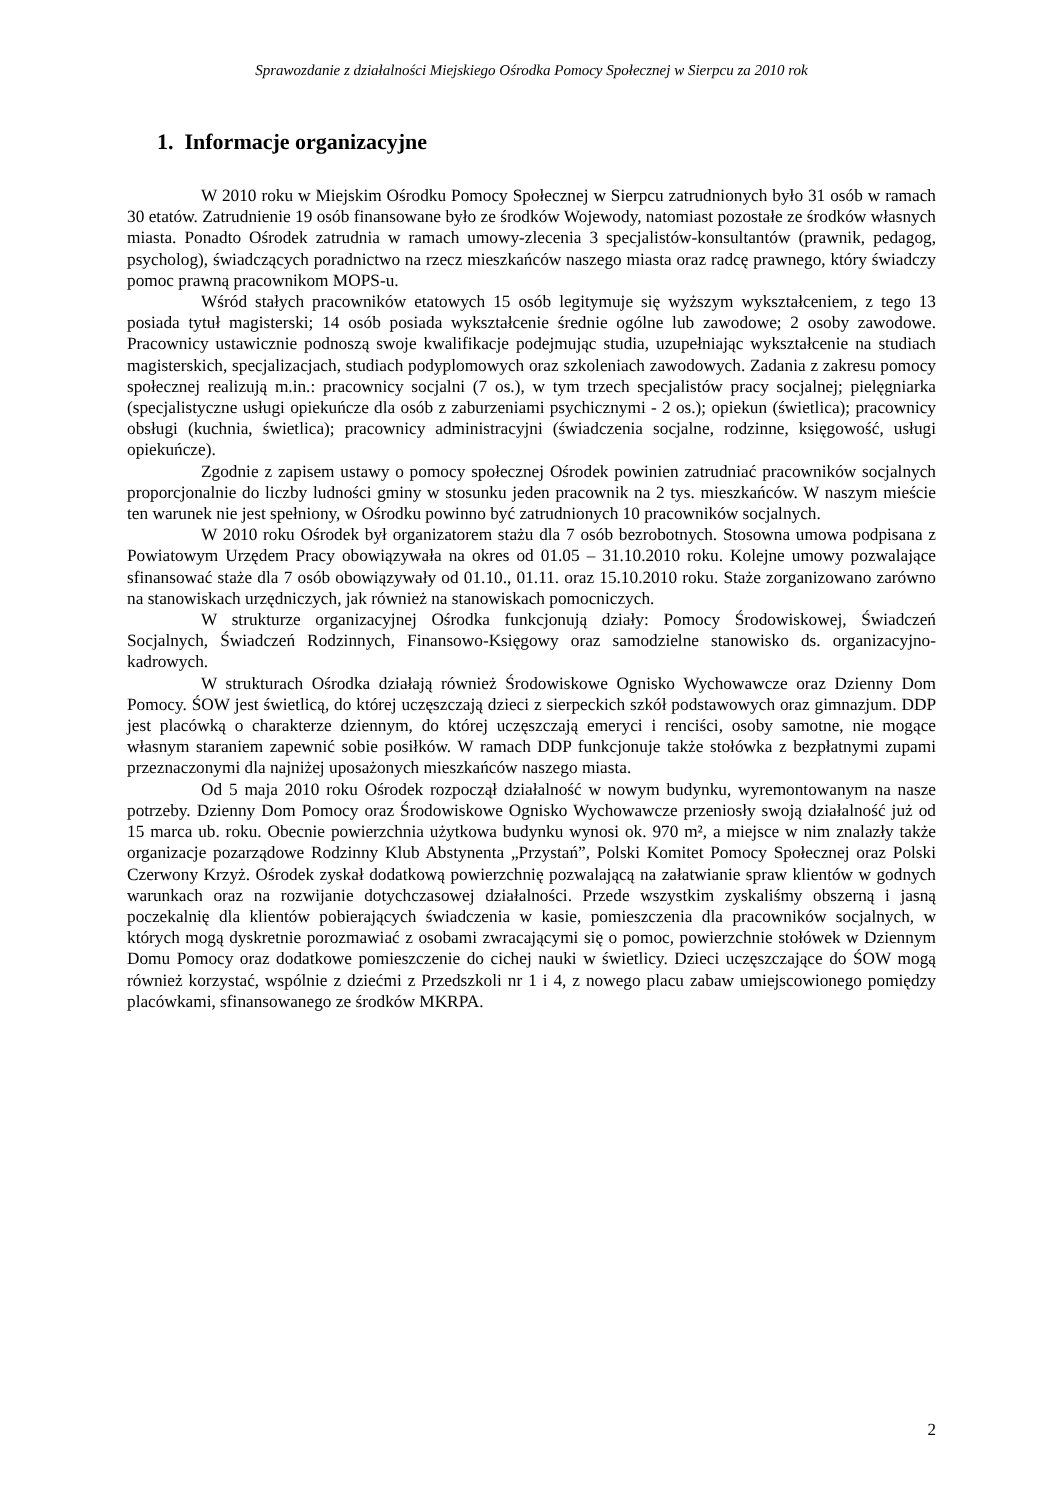Sprawozdanie z działalności Miejskiego Ośrodka Pomocy Społecznej w Sierpcu za 2010 rok
1. Informacje organizacyjne
W 2010 roku w Miejskim Ośrodku Pomocy Społecznej w Sierpcu zatrudnionych było 31 osób w ramach 30 etatów. Zatrudnienie 19 osób finansowane było ze środków Wojewody, natomiast pozostałe ze środków własnych miasta. Ponadto Ośrodek zatrudnia w ramach umowy-zlecenia 3 specjalistów-konsultantów (prawnik, pedagog, psycholog), świadczących poradnictwo na rzecz mieszkańców naszego miasta oraz radcę prawnego, który świadczy pomoc prawną pracownikom MOPS-u.
Wśród stałych pracowników etatowych 15 osób legitymuje się wyższym wykształceniem, z tego 13 posiada tytuł magisterski; 14 osób posiada wykształcenie średnie ogólne lub zawodowe; 2 osoby zawodowe. Pracownicy ustawicznie podnoszą swoje kwalifikacje podejmując studia, uzupełniając wykształcenie na studiach magisterskich, specjalizacjach, studiach podyplomowych oraz szkoleniach zawodowych. Zadania z zakresu pomocy społecznej realizują m.in.: pracownicy socjalni (7 os.), w tym trzech specjalistów pracy socjalnej; pielęgniarka (specjalistyczne usługi opiekuńcze dla osób z zaburzeniami psychicznymi - 2 os.); opiekun (świetlica); pracownicy obsługi (kuchnia, świetlica); pracownicy administracyjni (świadczenia socjalne, rodzinne, księgowość, usługi opiekuńcze).
Zgodnie z zapisem ustawy o pomocy społecznej Ośrodek powinien zatrudniać pracowników socjalnych proporcjonalnie do liczby ludności gminy w stosunku jeden pracownik na 2 tys. mieszkańców. W naszym mieście ten warunek nie jest spełniony, w Ośrodku powinno być zatrudnionych 10 pracowników socjalnych.
W 2010 roku Ośrodek był organizatorem stażu dla 7 osób bezrobotnych. Stosowna umowa podpisana z Powiatowym Urzędem Pracy obowiązywała na okres od 01.05 – 31.10.2010 roku. Kolejne umowy pozwalające sfinansować staże dla 7 osób obowiązywały od 01.10., 01.11. oraz 15.10.2010 roku. Staże zorganizowano zarówno na stanowiskach urzędniczych, jak również na stanowiskach pomocniczych.
W strukturze organizacyjnej Ośrodka funkcjonują działy: Pomocy Środowiskowej, Świadczeń Socjalnych, Świadczeń Rodzinnych, Finansowo-Księgowy oraz samodzielne stanowisko ds. organizacyjno-kadrowych.
W strukturach Ośrodka działają również Środowiskowe Ognisko Wychowawcze oraz Dzienny Dom Pomocy. ŚOW jest świetlicą, do której uczęszczają dzieci z sierpeckich szkół podstawowych oraz gimnazjum. DDP jest placówką o charakterze dziennym, do której uczęszczają emeryci i renciści, osoby samotne, nie mogące własnym staraniem zapewnić sobie posiłków. W ramach DDP funkcjonuje także stołówka z bezpłatnymi zupami przeznaczonymi dla najniżej uposażonych mieszkańców naszego miasta.
Od 5 maja 2010 roku Ośrodek rozpoczął działalność w nowym budynku, wyremontowanym na nasze potrzeby. Dzienny Dom Pomocy oraz Środowiskowe Ognisko Wychowawcze przeniosły swoją działalność już od 15 marca ub. roku. Obecnie powierzchnia użytkowa budynku wynosi ok. 970 m², a miejsce w nim znalazły także organizacje pozarządowe Rodzinny Klub Abstynenta „Przystań”, Polski Komitet Pomocy Społecznej oraz Polski Czerwony Krzyż. Ośrodek zyskał dodatkową powierzchnię pozwalającą na załatwianie spraw klientów w godnych warunkach oraz na rozwijanie dotychczasowej działalności. Przede wszystkim zyskaliśmy obszerną i jasną poczekalnię dla klientów pobierających świadczenia w kasie, pomieszczenia dla pracowników socjalnych, w których mogą dyskretnie porozmawiać z osobami zwracającymi się o pomoc, powierzchnie stołówek w Dziennym Domu Pomocy oraz dodatkowe pomieszczenie do cichej nauki w świetlicy. Dzieci uczęszczające do ŚOW mogą również korzystać, wspólnie z dziećmi z Przedszkoli nr 1 i 4, z nowego placu zabaw umiejscowionego pomiędzy placówkami, sfinansowanego ze środków MKRPA.
2